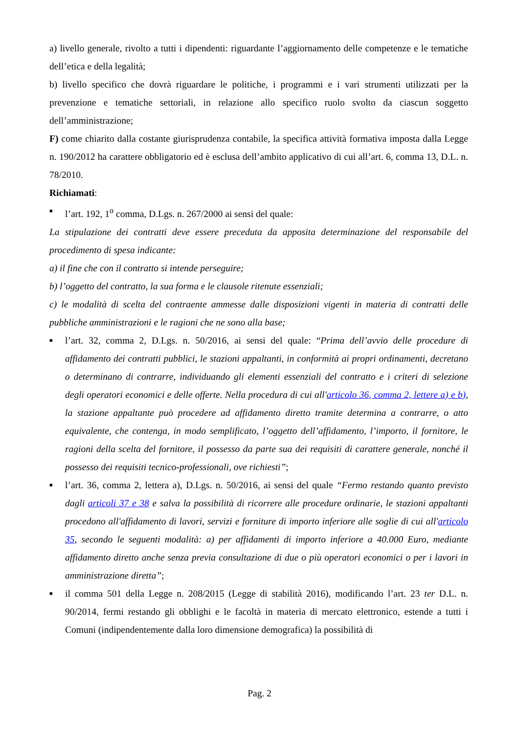a) livello generale, rivolto a tutti i dipendenti: riguardante l’aggiornamento delle competenze e le tematiche dell’etica e della legalità;
b) livello specifico che dovrà riguardare le politiche, i programmi e i vari strumenti utilizzati per la prevenzione e tematiche settoriali, in relazione allo specifico ruolo svolto da ciascun soggetto dell’amministrazione;
F) come chiarito dalla costante giurisprudenza contabile, la specifica attività formativa imposta dalla Legge n. 190/2012 ha carattere obbligatorio ed è esclusa dell’ambito applicativo di cui all’art. 6, comma 13, D.L. n. 78/2010.
Richiamati:
■ l’art. 192, 1<sup>o</sup> comma, D.Lgs. n. 267/2000 ai sensi del quale:
La stipulazione dei contratti deve essere preceduta da apposita determinazione del responsabile del procedimento di spesa indicante:
a) il fine che con il contratto si intende perseguire;
b) l’oggetto del contratto, la sua forma e le clausole ritenute essenziali;
c) le modalità di scelta del contraente ammesse dalle disposizioni vigenti in materia di contratti delle pubbliche amministrazioni e le ragioni che ne sono alla base;
■ l’art. 32, comma 2, D.Lgs. n. 50/2016, ai sensi del quale: “Prima dell’avvio delle procedure di affidamento dei contratti pubblici, le stazioni appaltanti, in conformità ai propri ordinamenti, decretano o determinano di contrarre, individuando gli elementi essenziali del contratto e i criteri di selezione degli operatori economici e delle offerte. Nella procedura di cui all'articolo 36, comma 2, lettere a) e b), la stazione appaltante può procedere ad affidamento diretto tramite determina a contrarre, o atto equivalente, che contenga, in modo semplificato, l’oggetto dell’affidamento, l’importo, il fornitore, le ragioni della scelta del fornitore, il possesso da parte sua dei requisiti di carattere generale, nonché il possesso dei requisiti tecnico-professionali, ove richiesti”;
■ l’art. 36, comma 2, lettera a), D.Lgs. n. 50/2016, ai sensi del quale “Fermo restando quanto previsto dagli articoli 37 e 38 e salva la possibilità di ricorrere alle procedure ordinarie, le stazioni appaltanti procedono all'affidamento di lavori, servizi e forniture di importo inferiore alle soglie di cui all'articolo 35, secondo le seguenti modalità: a) per affidamenti di importo inferiore a 40.000 Euro, mediante affidamento diretto anche senza previa consultazione di due o più operatori economici o per i lavori in amministrazione diretta”;
■ il comma 501 della Legge n. 208/2015 (Legge di stabilità 2016), modificando l’art. 23 ter D.L. n. 90/2014, fermi restando gli obblighi e le facoltà in materia di mercato elettronico, estende a tutti i Comuni (indipendentemente dalla loro dimensione demografica) la possibilità di
Pag. 2